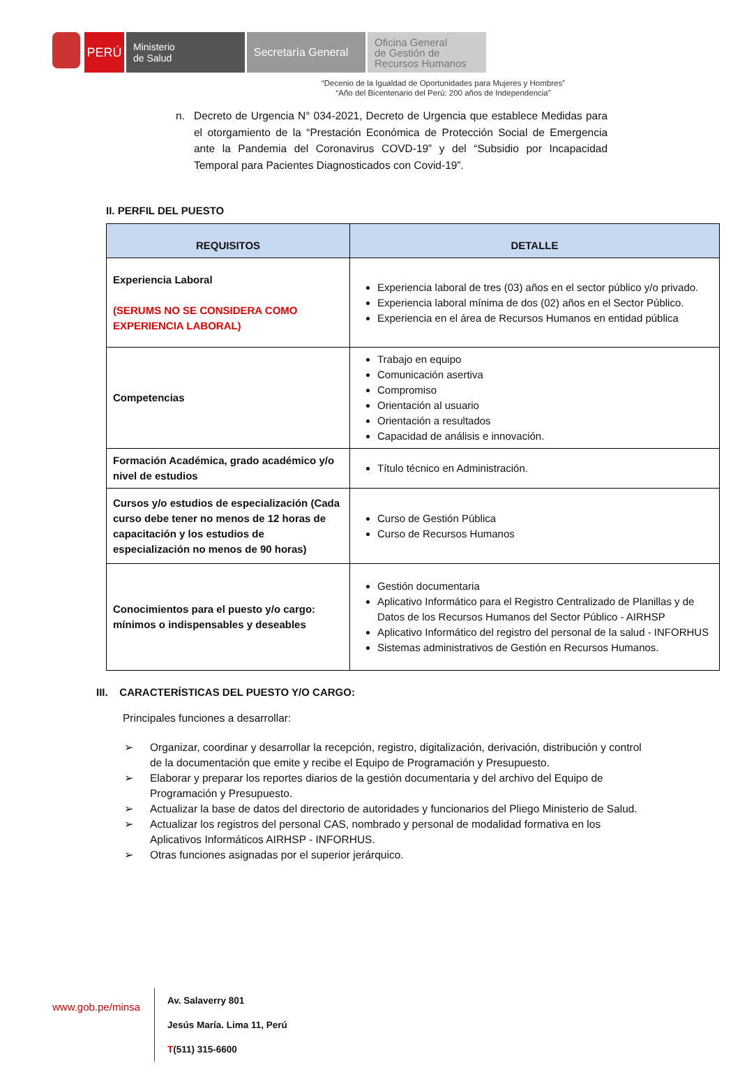PERÚ
Ministerio
de Salud
Secretaría General
Oficina General
de Gestión de
Recursos Humanos
“Decenio de la Igualdad de Oportunidades para Mujeres y Hombres”
“Año del Bicentenario del Perú: 200 años de Independencia”
n. Decreto de Urgencia N° 034-2021, Decreto de Urgencia que establece Medidas para el otorgamiento de la “Prestación Económica de Protección Social de Emergencia ante la Pandemia del Coronavirus COVD-19” y del “Subsidio por Incapacidad Temporal para Pacientes Diagnosticados con Covid-19”.
II. PERFIL DEL PUESTO
| REQUISITOS | DETALLE |
| --- | --- |
| Experiencia Laboral (SERUMS NO SE CONSIDERA COMO EXPERIENCIA LABORAL) | Experiencia laboral de tres (03) años en el sector público y/o privado. Experiencia laboral mínima de dos (02) años en el Sector Público. Experiencia en el área de Recursos Humanos en entidad pública |
| Competencias | Trabajo en equipo Comunicación asertiva Compromiso Orientación al usuario Orientación a resultados Capacidad de análisis e innovación. |
| Formación Académica, grado académico y/o nivel de estudios | Título técnico en Administración. |
| Cursos y/o estudios de especialización (Cada curso debe tener no menos de 12 horas de capacitación y los estudios de especialización no menos de 90 horas) | Curso de Gestión Pública Curso de Recursos Humanos |
| Conocimientos para el puesto y/o cargo: mínimos o indispensables y deseables | Gestión documentaria Aplicativo Informático para el Registro Centralizado de Planillas y de Datos de los Recursos Humanos del Sector Público - AIRHSP Aplicativo Informático del registro del personal de la salud - INFORHUS Sistemas administrativos de Gestión en Recursos Humanos. |
III. CARACTERÍSTICAS DEL PUESTO Y/O CARGO:
Principales funciones a desarrollar:
➢ Organizar, coordinar y desarrollar la recepción, registro, digitalización, derivación, distribución y control de la documentación que emite y recibe el Equipo de Programación y Presupuesto.
➢ Elaborar y preparar los reportes diarios de la gestión documentaria y del archivo del Equipo de Programación y Presupuesto.
➢ Actualizar la base de datos del directorio de autoridades y funcionarios del Pliego Ministerio de Salud.
➢ Actualizar los registros del personal CAS, nombrado y personal de modalidad formativa en los Aplicativos Informáticos AIRHSP - INFORHUS.
➢ Otras funciones asignadas por el superior jerárquico.
www.gob.pe/minsa
Av. Salaverry 801
Jesús María. Lima 11, Perú
T(511) 315-6600